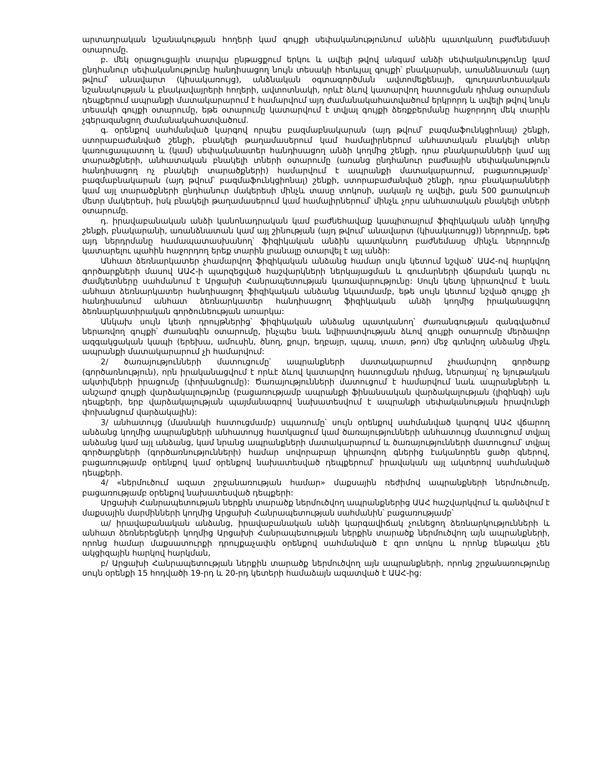արտադրական նշանակության հողերի կամ գույքի սեփականությունում անձին պատկանող բաժնեմասի օտարումը.
բ. մեկ օրացուցային տարվա ընթացքում երկու և ավելի թվով անգամ անձի սեփականությունը կամ ընդհանուր սեփականությունը հանդիսացող նույն տեսակի հետևյալ գույքի՝ բնակարանի, առանձնատան (այդ թվում՝ անավարտ (կիսակառույց), անձնական օգտագործման ավտոմեքենայի, գյուղատնտեսական նշանակության և բնակավայրերի հողերի, ավտոտնակի, որևէ ձևով կատարվող հատուցման դիմաց օտարման դեպքերում ապրանքի մատակարարում է համարվում այդ ժամանակահատվածում երկրորդ և ավելի թվով նույն տեսակի գույքի օտարումը, եթե օտարումը կատարվում է տվյալ գույքի ձեռքբերմանը հաջորդող մեկ տարին չգերազանցող ժամանակահատվածում.
գ. օրենքով սահմանված կարգով որպես բազմաբնակարան (այդ թվում՝ բազմաֆունկցիոնալ) շենքի, ստորաբաժանված շենքի, բնակելի թաղամասերում կամ համալիրներում անհատական բնակելի տներ կառուցապատող և (կամ) սեփականատեր հանդիսացող անձի կողմից շենքի, դրա բնակարանների կամ այլ տարածքների, անհատական բնակելի տների օտարումը (առանց ընդհանուր բաժնային սեփականություն հանդիսացող ոչ բնակելի տարածքների) համարվում է ապրանքի մատակարարում, բացառությամբ՝ բազմաբնակարան (այդ թվում՝ բազմաֆունկցիոնալ) շենքի, ստորաբաժանված շենքի, դրա բնակարանների կամ այլ տարածքների ընդհանուր մակերեսի մինչև տասը տոկոսի, սակայն ոչ ավելի, քան 500 քառակուսի մետր մակերեսի, իսկ բնակելի թաղամասերում կամ համալիրներում՝ մինչև չորս անհատական բնակելի տների օտարումը.
դ. իրավաբանական անձի կանոնադրական կամ բաժնեհավաք կապիտալում ֆիզիկական անձի կողմից շենքի, բնակարանի, առանձնատան կամ այլ շինության (այդ թվում՝ անավարտ (կիսակառույց)) ներդրումը, եթե այդ ներդրմանը համապատասխանող՝ ֆիզիկական անձին պատկանող բաժնեմասը մինչև ներդրումը կատարելու պահին հաջորդող երեք տարին լրանալը օտարվել է այլ անձի:
Անհատ ձեռնարկատեր չհամարվող ֆիզիկական անձանց համար սույն կետում նշված՝ ԱԱՀ-ով հարկվող գործարքների մասով ԱԱՀ-ի պարզեցված հաշվարկների ներկայացման և գումարների վճարման կարգն ու ժամկետները սահմանում է Արցախի Հանրապետության կառավարությունը: Սույն կետը կիրառվում է նաև անհատ ձեռնարկատեր հանդիսացող ֆիզիկական անձանց նկատմամբ, եթե սույն կետում նշված գույքը չի հանդիսանում անհատ ձեռնարկատեր հանդիսացող ֆիզիկական անձի կողմից իրականացվող ձեռնարկատիրական գործունեության առարկա:
Անկախ սույն կետի դրույթներից՝ ֆիզիկական անձանց պատկանող՝ ժառանգության զանգվածում ներառվող գույքի՝ ժառանգին օտարումը, ինչպես նաև նվիրատվության ձևով գույքի օտարումը մերձավոր ազգակցական կապի (երեխա, ամուսին, ծնող, քույր, եղբայր, պապ, տատ, թոռ) մեջ գտնվող անձանց միջև ապրանքի մատակարարում չի համարվում:
2/ ծառայությունների մատուցումը՝ ապրանքների մատակարարում չհամարվող գործարք (գործառնություն), որն իրականացվում է որևէ ձևով կատարվող հատուցման դիմաց, ներառյալ՝ ոչ նյութական ակտիվների իրացումը (փոխանցումը): Ծառայությունների մատուցում է համարվում նաև ապրանքների և անշարժ գույքի վարձակալությունը (բացառությամբ ապրանքի ֆինանսական վարձակալության (լիզինգի) այն դեպքերի, երբ վարձակալության պայմանագրով նախատեսվում է ապրանքի սեփականության իրավունքի փոխանցում վարձակալին):
3/ անհատույց (մասնակի հատուցմամբ) սպառումը՝ սույն օրենքով սահմանված կարգով ԱԱՀ վճարող անձանց կողմից ապրանքների անհատույց հատկացում կամ ծառայությունների անհատույց մատուցում տվյալ անձանց կամ այլ անձանց, կամ նրանց ապրանքների մատակարարում և ծառայությունների մատուցում՝ տվյալ գործարքների (գործառնությունների) համար սովորաբար կիրառվող գներից էականորեն ցածր գներով, բացառությամբ օրենքով կամ օրենքով նախատեսված դեպքերում՝ իրավական այլ ակտերով սահմանված դեպքերի.
4/ «ներմուծում ազատ շրջանառության համար» մաքսային ռեժիմով ապրանքների ներմուծումը, բացառությամբ օրենքով նախատեսված դեպքերի:
Արցախի Հանրապետության ներքին տարածք ներմուծվող ապրանքներից ԱԱՀ հաշվարկվում և գանձվում է մաքսային մարմինների կողմից Արցախի Հանրապետության սահմանին՝ բացառությամբ՝
ա/ իրավաբանական անձանց, իրավաբանական անձի կարգավիճակ չունեցող ձեռնարկությունների և անհատ ձեռներեցների կողմից Արցախի Հանրապետության ներքին տարածք ներմուծվող այն ապրանքների, որոնց համար մաքսատուրքի դրույքաչափն օրենքով սահմանված է զրո տոկոս և որոնք ենթակա չեն ակցիզային հարկով հարկման,
բ/ Արցախի Հանրապետության ներքին տարածք ներմուծվող այն ապրանքների, որոնց շրջանառությունը սույն օրենքի 15 հոդվածի 19-րդ և 20-րդ կետերի համաձայն ազատված է ԱԱՀ-ից: